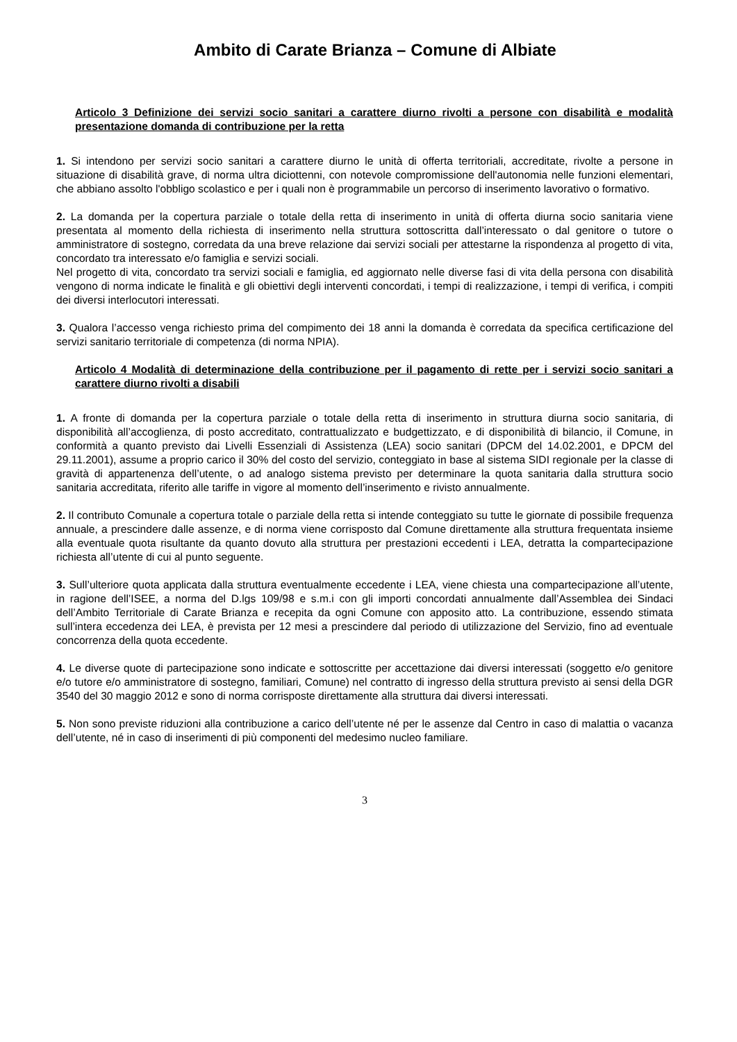Ambito di Carate Brianza – Comune di Albiate
Articolo 3 Definizione dei servizi socio sanitari a carattere diurno rivolti a persone con disabilità e modalità presentazione domanda di contribuzione per la retta
1. Si intendono per servizi socio sanitari a carattere diurno le unità di offerta territoriali, accreditate, rivolte a persone in situazione di disabilità grave, di norma ultra diciottenni, con notevole compromissione dell'autonomia nelle funzioni elementari, che abbiano assolto l'obbligo scolastico e per i quali non è programmabile un percorso di inserimento lavorativo o formativo.
2. La domanda per la copertura parziale o totale della retta di inserimento in unità di offerta diurna socio sanitaria viene presentata al momento della richiesta di inserimento nella struttura sottoscritta dall’interessato o dal genitore o tutore o amministratore di sostegno, corredata da una breve relazione dai servizi sociali per attestarne la rispondenza al progetto di vita, concordato tra interessato e/o famiglia e servizi sociali.
Nel progetto di vita, concordato tra servizi sociali e famiglia, ed aggiornato nelle diverse fasi di vita della persona con disabilità vengono di norma indicate le finalità e gli obiettivi degli interventi concordati, i tempi di realizzazione, i tempi di verifica, i compiti dei diversi interlocutori interessati.
3. Qualora l’accesso venga richiesto prima del compimento dei 18 anni la domanda è corredata da specifica certificazione del servizi sanitario territoriale di competenza (di norma NPIA).
Articolo 4 Modalità di determinazione della contribuzione per il pagamento di rette per i servizi socio sanitari a carattere diurno rivolti a disabili
1. A fronte di domanda per la copertura parziale o totale della retta di inserimento in struttura diurna socio sanitaria, di disponibilità all’accoglienza, di posto accreditato, contrattualizzato e budgettizzato, e di disponibilità di bilancio, il Comune, in conformità a quanto previsto dai Livelli Essenziali di Assistenza (LEA) socio sanitari (DPCM del 14.02.2001, e DPCM del 29.11.2001), assume a proprio carico il 30% del costo del servizio, conteggiato in base al sistema SIDI regionale per la classe di gravità di appartenenza dell’utente, o ad analogo sistema previsto per determinare la quota sanitaria dalla struttura socio sanitaria accreditata, riferito alle tariffe in vigore al momento dell’inserimento e rivisto annualmente.
2. Il contributo Comunale a copertura totale o parziale della retta si intende conteggiato su tutte le giornate di possibile frequenza annuale, a prescindere dalle assenze, e di norma viene corrisposto dal Comune direttamente alla struttura frequentata insieme alla eventuale quota risultante da quanto dovuto alla struttura per prestazioni eccedenti i LEA, detratta la compartecipazione richiesta all’utente di cui al punto seguente.
3. Sull’ulteriore quota applicata dalla struttura eventualmente eccedente i LEA, viene chiesta una compartecipazione all’utente, in ragione dell’ISEE, a norma del D.lgs 109/98 e s.m.i con gli importi concordati annualmente dall’Assemblea dei Sindaci dell’Ambito Territoriale di Carate Brianza e recepita da ogni Comune con apposito atto. La contribuzione, essendo stimata sull’intera eccedenza dei LEA, è prevista per 12 mesi a prescindere dal periodo di utilizzazione del Servizio, fino ad eventuale concorrenza della quota eccedente.
4. Le diverse quote di partecipazione sono indicate e sottoscritte per accettazione dai diversi interessati (soggetto e/o genitore e/o tutore e/o amministratore di sostegno, familiari, Comune) nel contratto di ingresso della struttura previsto ai sensi della DGR 3540 del 30 maggio 2012 e sono di norma corrisposte direttamente alla struttura dai diversi interessati.
5. Non sono previste riduzioni alla contribuzione a carico dell’utente né per le assenze dal Centro in caso di malattia o vacanza dell’utente, né in caso di inserimenti di più componenti del medesimo nucleo familiare.
3